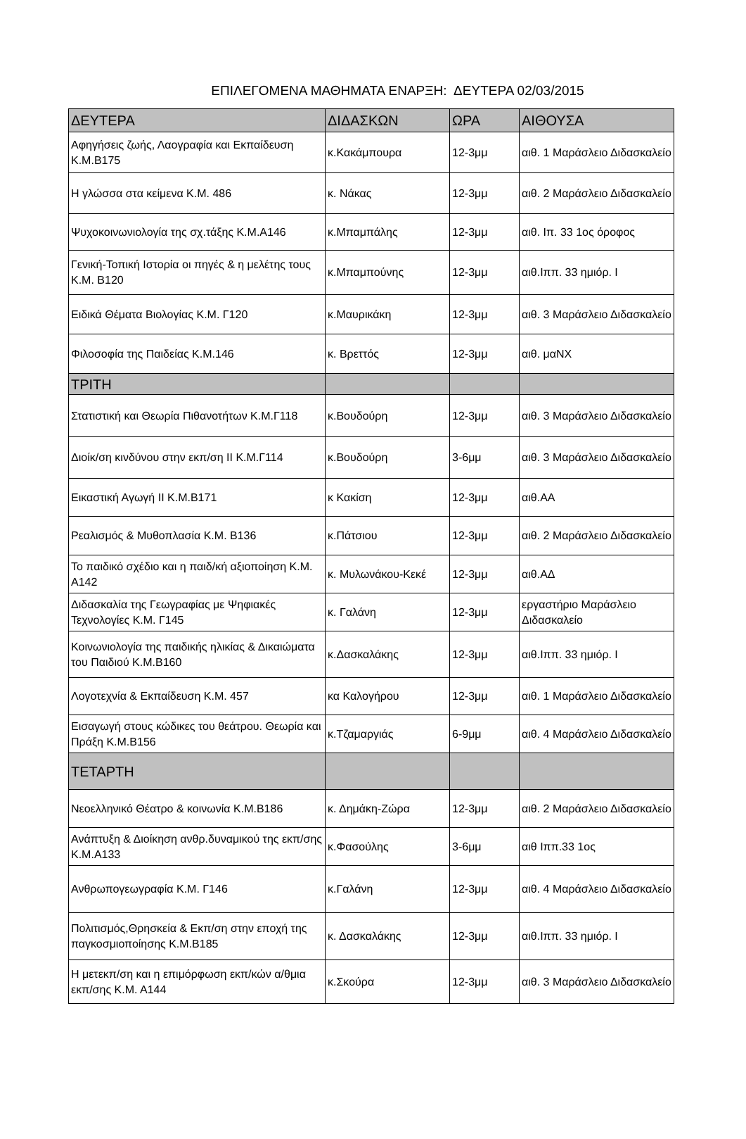ΕΠΙΛΕΓΟΜΕΝΑ ΜΑΘΗΜΑΤΑ ΕΝΑΡΞΗ: ΔΕΥΤΕΡΑ 02/03/2015
| ΔΕΥΤΕΡΑ | ΔΙΔΑΣΚΩΝ | ΩΡΑ | ΑΙΘΟΥΣΑ |
| --- | --- | --- | --- |
| Αφηγήσεις ζωής, Λαογραφία και Εκπαίδευση Κ.Μ.Β175 | κ.Κακάμπουρα | 12-3μμ | αιθ. 1 Μαράσλειο Διδασκαλείο |
| Η γλώσσα στα κείμενα Κ.Μ. 486 | κ. Νάκας | 12-3μμ | αιθ. 2 Μαράσλειο Διδασκαλείο |
| Ψυχοκοινωνιολογία της σχ.τάξης Κ.Μ.Α146 | κ.Μπαμπάλης | 12-3μμ | αιθ. Ιπ. 33 1ος όροφος |
| Γενική-Τοπική Ιστορία οι πηγές & η μελέτης τους Κ.Μ. Β120 | κ.Μπαμπούνης | 12-3μμ | αιθ.Ιππ. 33 ημιόρ. Ι |
| Ειδικά Θέματα Βιολογίας Κ.Μ. Γ120 | κ.Μαυρικάκη | 12-3μμ | αιθ. 3 Μαράσλειο Διδασκαλείο |
| Φιλοσοφία της Παιδείας Κ.Μ.146 | κ. Βρεττός | 12-3μμ | αιθ. μαΝΧ |
| ΤΡΙΤΗ | | | |
| Στατιστική και Θεωρία Πιθανοτήτων Κ.Μ.Γ118 | κ.Βουδούρη | 12-3μμ | αιθ. 3 Μαράσλειο Διδασκαλείο |
| Διοίκ/ση κινδύνου στην εκπ/ση ΙΙ Κ.Μ.Γ114 | κ.Βουδούρη | 3-6μμ | αιθ. 3 Μαράσλειο Διδασκαλείο |
| Εικαστική Αγωγή ΙΙ Κ.Μ.Β171 | κ Κακίση | 12-3μμ | αιθ.ΑΑ |
| Ρεαλισμός & Μυθοπλασία Κ.Μ. Β136 | κ.Πάτσιου | 12-3μμ | αιθ. 2 Μαράσλειο Διδασκαλείο |
| Το παιδικό σχέδιο και η παιδ/κή αξιοποίηση Κ.Μ. Α142 | κ. Μυλωνάκου-Κεκέ | 12-3μμ | αιθ.ΑΔ |
| Διδασκαλία της Γεωγραφίας με Ψηφιακές Τεχνολογίες Κ.Μ. Γ145 | κ. Γαλάνη | 12-3μμ | εργαστήριο Μαράσλειο Διδασκαλείο |
| Κοινωνιολογία της παιδικής ηλικίας & Δικαιώματα του Παιδιού Κ.Μ.Β160 | κ.Δασκαλάκης | 12-3μμ | αιθ.Ιππ. 33 ημιόρ. Ι |
| Λογοτεχνία & Εκπαίδευση Κ.Μ. 457 | κα Καλογήρου | 12-3μμ | αιθ. 1 Μαράσλειο Διδασκαλείο |
| Εισαγωγή στους κώδικες του θεάτρου. Θεωρία και Πράξη Κ.Μ.Β156 | κ.Τζαμαργιάς | 6-9μμ | αιθ. 4 Μαράσλειο Διδασκαλείο |
| ΤΕΤΑΡΤΗ | | | |
| Νεοελληνικό Θέατρο & κοινωνία Κ.Μ.Β186 | κ. Δημάκη-Ζώρα | 12-3μμ | αιθ. 2 Μαράσλειο Διδασκαλείο |
| Ανάπτυξη & Διοίκηση ανθρ.δυναμικού της εκπ/σης Κ.Μ.Α133 | κ.Φασούλης | 3-6μμ | αιθ Ιππ.33 1ος |
| Ανθρωπογεωγραφία Κ.Μ. Γ146 | κ.Γαλάνη | 12-3μμ | αιθ. 4 Μαράσλειο Διδασκαλείο |
| Πολιτισμός,Θρησκεία & Εκπ/ση στην εποχή της παγκοσμιοποίησης Κ.Μ.Β185 | κ. Δασκαλάκης | 12-3μμ | αιθ.Ιππ. 33 ημιόρ. Ι |
| Η μετεκπ/ση και η επιμόρφωση εκπ/κών α/θμια εκπ/σης Κ.Μ. Α144 | κ.Σκούρα | 12-3μμ | αιθ. 3 Μαράσλειο Διδασκαλείο |